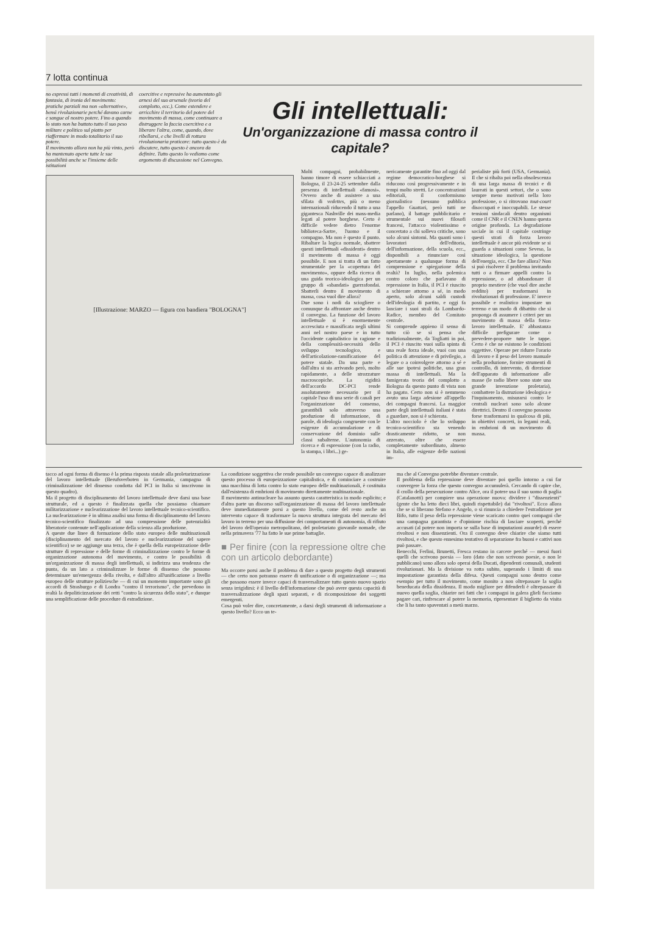7 lotta continua
no espressi tutti i momenti di creatività, di fantasia, di ironia del movimento: pratiche parziali ma non «alternative», bensì rivoluzionarie perché davano carne e sangue al nostro potere. Fino a quando lo stato non ha buttato tutto il suo peso militare e politico sul piatto per riaffermare in modo totalitario il suo potere.
Il movimento allora non ha più vinto, però ha mantenuto aperte tutte le sue possibilità anche se l'insieme delle istituzioni
coercitive e repressive ha aumentato gli arnesi del suo arsenale (teoria del complotto, ecc.). Come estendere e arricchire il territorio del potere del movimento di massa, come continuare a distruggere la faccia coercitiva e a liberare l'altra, come, quando, dove ribellarsi, e che livelli di rottura rivoluzionaria praticare: tutto questo è da discutere, tutto questo è ancora da definire. Tutto questo lo vediamo come argomento di discussione nel Convegno.
Gli intellettuali:
Un'organizzazione di massa contro il capitale?
[Illustrazione: MARZO — figura con bandiera "BOLOGNA"]
Molti compagni, probabilmente, hanno timore di essere schiacciati a Bologna, il 23-24-25 settembre dalla presenza di intellettuali «famosi». Ovvero anche di assistere a una sfilata di vedettes, più o meno internazionali riducendo il tutto a una gigantesca Nashville dei mass-media legati al potere borghese. Certo è difficile vedere dietro l'enorme biblioteca-Sartre, l'uomo e il compagno. Ma non è questo il punto. Ribaltare la logica normale, sbattere questi intellettuali «dissidenti» dentro il movimento di massa è oggi possibile. E non si tratta di un fatto strumentale per la «copertura del movimento», oppure della ricerca di una guida teorico-ideologica per un gruppo di «sbandati» guerrafondai. Sbatterli dentro il movimento di massa, cosa vuol dire allora?
Due sono i nodi da sciogliere o comunque da affrontare anche dentro il convegno. La funzione del lavoro intellettuale si è enormemente accresciuta e massificata negli ultimi anni nel nostro paese e in tutto l'occidente capitalistico in ragione e della complessità-necessità dello sviluppo tecnologico, e dell'articolazione-ramificazione del potere statale. Da una parte e dall'altra si sta arrivando però, molto rapidamente, a delle strozzature macroscopiche. La rigidità dell'accordo DC-PCI rende assolutamente necessario per il capitale l'uso di una serie di canali per l'organizzazione del consenso, garantibili solo attraverso una produzione di informazione, di parole, di ideologia congruente con le esigenze di accumulazione e di conservazione del dominio sulle classi subalterne. L'autonomia di ricerca e di espressione (con la radio, la stampa, i libri...) ge-
nericamente garantite fino ad oggi dal regime democratico-borghese si riducono così progressivamente e in tempi molto stretti. Le concentrazioni editoriali, il conformismo giornalistico (nessuno pubblica l'appello Guattari, però tutti ne parlano), il battage pubblicitario e strumentale sui nuovi filosofi francesi, l'attacco violentissimo e concertato a chi solleva critiche, sono solo alcuni sintomi. Ma quanti sono i lavoratori dell'editoria, dell'informazione, della scuola, ecc., disponibili a rinunciare così apertamente a qualunque forma di comprensione e spiegazione della realtà? In luglio, nella polemica contro coloro che parlavano di repressione in Italia, il PCI è riuscito a schierare attorno a sé, in modo aperto, solo alcuni saldi custodi dell'ideologia di partito, e oggi fa lanciare i suoi strali da Lombardo-Radice, membro del Comitato centrale.
Si comprende appieno il senso di tutto ciò se si pensa che tradizionalmente, da Togliatti in poi, il PCI è riuscito vuoi sulla spinta di una reale forza ideale, vuoi con una politica di attenzione e di privilegio, a legare o a coinvolgere attorno a sé e alle sue ipotesi politiche, una gran massa di intellettuali. Ma la famigerata teoria del complotto a Bologna da questo punto di vista non ha pagato. Certo non si è nemmeno avuto una larga adesione all'appello dei compagni francesi. La maggior parte degli intellettuali italiani è stata a guardare, non si è schierata.
L'altro nocciolo è che lo sviluppo tecnico-scientifico sta venendo drasticamente ridotto, se non azzerato, oltre che essere completamente subordinato, almeno in Italia, alle esigenze delle nazioni im-
perialiste più forti (USA, Germania). Il che si ribalta poi nella obsolescenza di una larga massa di tecnici e di laureati in questi settori, che o sono sempre meno motivati nella loro professione, o si ritrovano tout-court disoccupati e inoccupabili. Le stesse tensioni sindacali dentro organismi come il CNR e il CNEN hanno questa origine profonda. La degradazione sociale in cui il capitale costringe questi strati di forza lavoro intellettuale è ancor più evidente se si guarda a situazioni come Seveso, la situazione ideologica, la questione dell'energia, ecc. Che fare allora? Non si può risolvere il problema invitando tutti o a firmare appelli contro la repressione, o ad abbandonare il proprio mestiere (che vuol dire anche reddito) per trasformarsi in rivoluzionari di professione. E' invece possibile e realistico impostare un terreno e un modo di dibattito che si proponga di assumere i criteri per un movimento di massa della forza-lavoro intellettuale. E' abbastanza difficile prefigurare come o prevedere-proporre tutte le tappe. Certo è che ne esistono le condizioni oggettive. Operare per ridurre l'orario di lavoro e il peso del lavoro manuale nella produzione, fornire strumenti di controllo, di intervento, di direzione dell'apparato di informazione alle masse (le radio libere sono state una grande invenzione proletaria), combattere la distruzione ideologica e l'inquinamento, misurarsi contro le centrali nucleari sono solo alcune direttrici. Dentro il convegno possono forse trasformarsi in qualcosa di più, in obiettivi concreti, in legami reali, in embrioni di un movimento di massa.
tacco ad ogni forma di disenso è la prima risposta statale alla proletarizzazione del lavoro intellettuale (Berufsverboten in Germania, campagna di criminalizzazione del dissenso condotta dal PCI in Italia si inscrivono in questo quadro).
Ma il progetto di disciplinamento del lavoro intellettuale deve darsi una base strutturale, ed a questo è finalizzata quella che possiamo chiamare militarizzazione e nuclearizzazione del lavoro intellettuale tecnico-scientifico. La nuclearizzazione è in ultima analisi una forma di disciplinamento del lavoro tecnico-scientifico finalizzato ad una compressione delle potenzialità liberatorie contenute nell'applicazione della scienza alla produzione.
A queste due linee di formazione dello stato europeo delle multinazionali (disciplinamento del mercato del lavoro e nuclearizzazione del sapere scientifico) se ne aggiunge una terza, che è quella della europeizzazione delle strutture di repressione e delle forme di criminalizzazione contro le forme di organizzazione autonoma del movimento, e contro le possibilità di un'organizzazione di massa degli intellettuali, si indirizza una tendenza che punta, da un lato a criminalizzare le forme di dissenso che possono determinare un'emergenza della rivolta, e dall'altro all'unificazione a livello europeo delle strutture poliziesche — di cui un momento importante sono gli accordi di Strasburgo e di Londra "contro il terrorismo", che prevedono in realtà la depoliticizzazione dei retti "contro la sicurezza dello stato", e dunque una semplificazione delle procedure di estradizione.
La condizione soggettiva che rende possibile un convegno capace di analizzare questo processo di europeizzazione capitalistica, e di cominciare a costruire una macchina di lotta contro lo stato europeo delle multinazionali, è costituita dall'esistenza di embrioni di movimento direttamente multinazionale.
Il movimento antinucleare ha assunto questa caratteristica in modo esplicito; e d'altra parte un discorso sull'organizzazione di massa del lavoro intellettuale deve immediatamente porsi a questo livello, come del resto anche un intervento capace di trasformare la nuova struttura integrata del mercato del lavoro in terreno per una diffusione dei comportamenti di autonomia, di rifiuto del lavoro dell'operaio metropolitano, del proletariato giovanile nomade, che nella primavera '77 ha fatto le sue prime battaglie.
■ Per finire (con la repressione oltre che con un articolo debordante)
Ma occorre porsi anche il problema di dare a questo progetto degli strumenti — che certo non potranno essere di unificazione o di organizzazione —; ma che possono essere invece capaci di trasversalizzare tutto questo nuovo spazio senza irrigidirsi: è il livello dell'informazione che può avere questa capacità di trasversalizzazione degli spazi separati, e di ricomposizione dei soggetti emergenti.
Cosa può voler dire, concretamente, a darsi degli strumenti di informazione a questo livello? Ecco un te-
ma che al Convegno potrebbe diventare centrale.
Il problema della repressione deve diventare poi quello intorno a cui far convergere la forza che questo convegno accumulerà. Cercando di capire che, il crollo della persecuzione contro Alice, ora il potere usa il suo uomo di paglia (Catalanotti) per compiere una operazione nuova: dividere i "dissenzienti" (gente che ha letto dieci libri, quindi rispettabile) dai "rivoltosi". Ecco allora che se si liberano Stefano e Angelo, o si rinuncia a chiedere l'estradizione per Bifo, tutto il peso della repressione viene scaricato contro quei compagni che una campagna garantista e d'opinione rischia di lasciare scoperti, perché accusati (al potere non importa se sulla base di imputazioni assurde) di essere rivoltosi e non dissenzienti. Ora il convegno deve chiarire che siamo tutti rivoltosi, e che questo ennesimo tentativo di separazione fra buoni e cattivi non può passare.
Benecchi, Ferlini, Brunetti, Fresca restano in carcere perché — messi fuori quelli che scrivono poesia — loro (dato che non scrivono poesie, o non le pubblicano) sono allora solo operai della Ducati, dipendenti comunali, studenti rivoluzionari. Ma la divisione va rotta subito, superando i limiti di una impostazione garantista della difesa. Questi compagni sono dentro come esempio per tutto il movimento, come monito a non oltrepassare la soglia beneducata della dissidenza. Il modo migliore per difenderli è oltrepassare di nuovo quella soglia, chiarire nei fatti che i compagni in galera glieli facciamo pagare cari, rinfrescare al potere la memoria, ripresentare il biglietto da visita che li ha tanto spaventati a metà marzo.